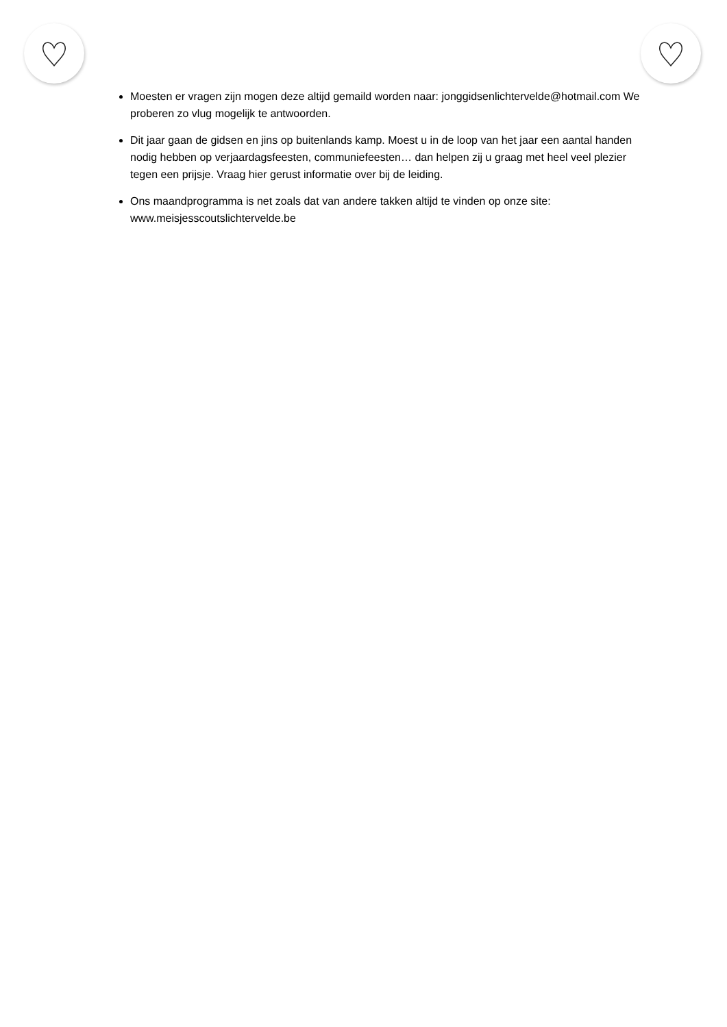Moesten er vragen zijn mogen deze altijd gemaild worden naar: jonggidsenlichtervelde@hotmail.com We proberen zo vlug mogelijk te antwoorden.
Dit jaar gaan de gidsen en jins op buitenlands kamp. Moest u in de loop van het jaar een aantal handen nodig hebben op verjaardagsfeesten, communiefeesten… dan helpen zij u graag met heel veel plezier tegen een prijsje. Vraag hier gerust informatie over bij de leiding.
Ons maandprogramma is net zoals dat van andere takken altijd te vinden op onze site: www.meisjesscoutslichtervelde.be